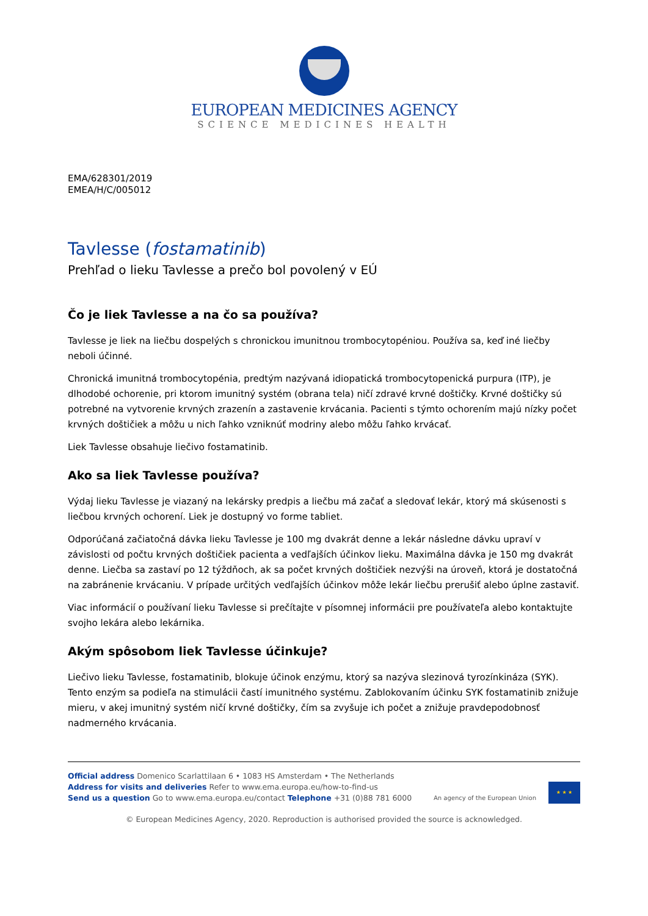EUROPEAN MEDICINES AGENCY
SCIENCE MEDICINES HEALTH
EMA/628301/2019
EMEA/H/C/005012
Tavlesse (fostamatinib)
Prehľad o lieku Tavlesse a prečo bol povolený v EÚ
Čo je liek Tavlesse a na čo sa používa?
Tavlesse je liek na liečbu dospelých s chronickou imunitnou trombocytopéniou. Používa sa, keď iné liečby neboli účinné.
Chronická imunitná trombocytopénia, predtým nazývaná idiopatická trombocytopenická purpura (ITP), je dlhodobé ochorenie, pri ktorom imunitný systém (obrana tela) ničí zdravé krvné doštičky. Krvné doštičky sú potrebné na vytvorenie krvných zrazenín a zastavenie krvácania. Pacienti s týmto ochorením majú nízky počet krvných doštičiek a môžu u nich ľahko vzniknúť modriny alebo môžu ľahko krvácať.
Liek Tavlesse obsahuje liečivo fostamatinib.
Ako sa liek Tavlesse používa?
Výdaj lieku Tavlesse je viazaný na lekársky predpis a liečbu má začať a sledovať lekár, ktorý má skúsenosti s liečbou krvných ochorení. Liek je dostupný vo forme tabliet.
Odporúčaná začiatočná dávka lieku Tavlesse je 100 mg dvakrát denne a lekár následne dávku upraví v závislosti od počtu krvných doštičiek pacienta a vedľajších účinkov lieku. Maximálna dávka je 150 mg dvakrát denne. Liečba sa zastaví po 12 týždňoch, ak sa počet krvných doštičiek nezvýši na úroveň, ktorá je dostatočná na zabránenie krvácaniu. V prípade určitých vedľajších účinkov môže lekár liečbu prerušiť alebo úplne zastaviť.
Viac informácií o používaní lieku Tavlesse si prečítajte v písomnej informácii pre používateľa alebo kontaktujte svojho lekára alebo lekárnika.
Akým spôsobom liek Tavlesse účinkuje?
Liečivo lieku Tavlesse, fostamatinib, blokuje účinok enzýmu, ktorý sa nazýva slezinová tyrozínkináza (SYK). Tento enzým sa podieľa na stimulácii častí imunitného systému. Zablokovaním účinku SYK fostamatinib znižuje mieru, v akej imunitný systém ničí krvné doštičky, čím sa zvyšuje ich počet a znižuje pravdepodobnosť nadmerného krvácania.
Official address Domenico Scarlattilaan 6 • 1083 HS Amsterdam • The Netherlands
Address for visits and deliveries Refer to www.ema.europa.eu/how-to-find-us
Send us a question Go to www.ema.europa.eu/contact Telephone +31 (0)88 781 6000
An agency of the European Union
★ ★ ★
© European Medicines Agency, 2020. Reproduction is authorised provided the source is acknowledged.